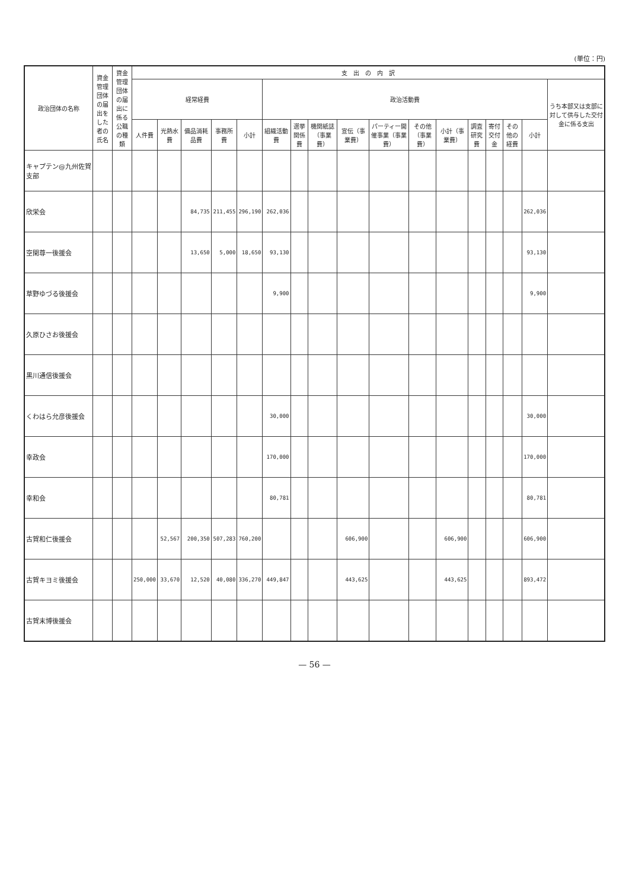(単位：円)
| 政治団体の名称 | 資金管理団体の届出をした者の氏名 | 資金管理団体の届出に係る公職の種類 | 支 出 の 内 訳 | | | | | | | | | | | | | | | | |
| --- | --- | --- | --- | --- | --- | --- | --- | --- | --- | --- | --- | --- | --- | --- | --- | --- | --- | --- | --- |
| | | | 経常経費 | | | | | 政治活動費 | | | | | | | | | | | うち本部又は支部に対して供与した交付金に係る支出 |
| | | | 人件費 | 光熱水費 | 備品消耗品費 | 事務所費 | 小計 | 組織活動費 | 選挙関係費 | 機関紙誌（事業費） | 宣伝（事業費） | パーティー開催事業（事業費） | その他（事業費） | 小計（事業費） | 調査研究費 | 寄付交付金 | その他の経費 | 小計 | |
| キャプテン@九州佐賀支部 | | | | | | | | | | | | | | | | | | | |
| 欣栄会 | | | | | 84,735 | 211,455 | 296,190 | 262,036 | | | | | | | | | | 262,036 | |
| 空閑尊一後援会 | | | | | 13,650 | 5,000 | 18,650 | 93,130 | | | | | | | | | | 93,130 | |
| 草野ゆづる後援会 | | | | | | | | 9,900 | | | | | | | | | | 9,900 | |
| 久原ひさお後援会 | | | | | | | | | | | | | | | | | | | |
| 黒川通信後援会 | | | | | | | | | | | | | | | | | | | |
| くわはら允彦後援会 | | | | | | | | 30,000 | | | | | | | | | | 30,000 | |
| 幸政会 | | | | | | | | 170,000 | | | | | | | | | | 170,000 | |
| 幸和会 | | | | | | | | 80,781 | | | | | | | | | | 80,781 | |
| 古賀和仁後援会 | | | | 52,567 | 200,350 | 507,283 | 760,200 | | | | 606,900 | | | 606,900 | | | | 606,900 | |
| 古賀キヨミ後援会 | | | 250,000 | 33,670 | 12,520 | 40,080 | 336,270 | 449,847 | | | 443,625 | | | 443,625 | | | | 893,472 | |
| 古賀末博後援会 | | | | | | | | | | | | | | | | | | | |
— 56 —